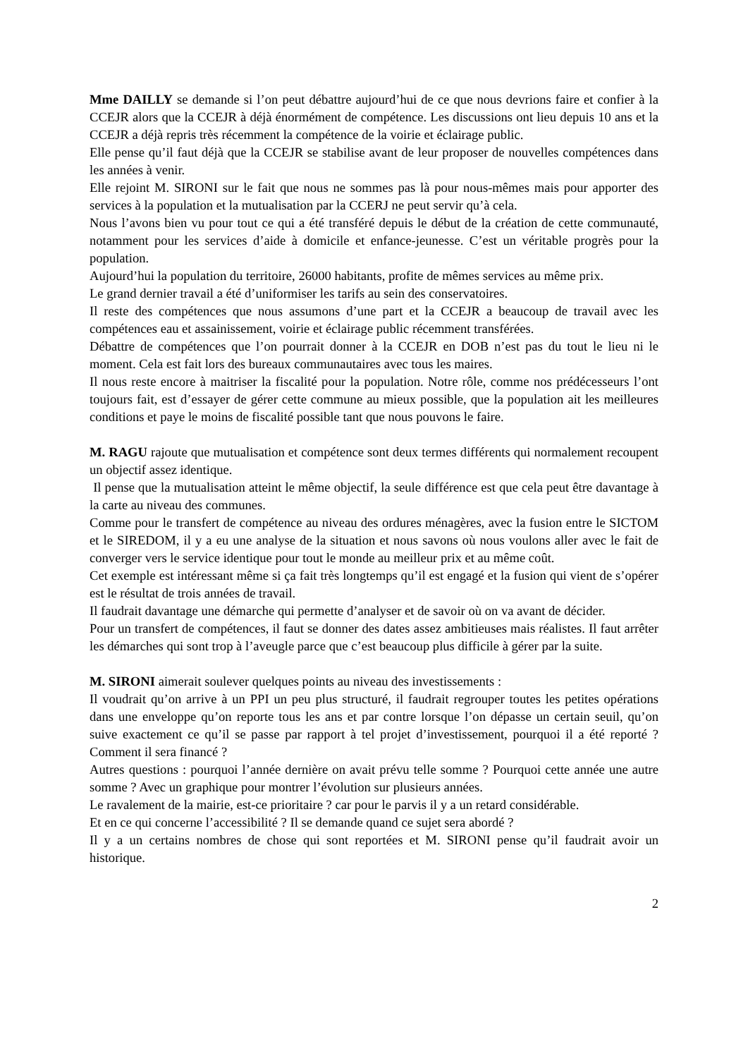Mme DAILLY se demande si l’on peut débattre aujourd’hui de ce que nous devrions faire et confier à la CCEJR alors que la CCEJR à déjà énormément de compétence. Les discussions ont lieu depuis 10 ans et la CCEJR a déjà repris très récemment la compétence de la voirie et éclairage public.
Elle pense qu’il faut déjà que la CCEJR se stabilise avant de leur proposer de nouvelles compétences dans les années à venir.
Elle rejoint M. SIRONI sur le fait que nous ne sommes pas là pour nous-mêmes mais pour apporter des services à la population et la mutualisation par la CCERJ ne peut servir qu’à cela.
Nous l’avons bien vu pour tout ce qui a été transféré depuis le début de la création de cette communauté, notamment pour les services d’aide à domicile et enfance-jeunesse. C’est un véritable progrès pour la population.
Aujourd’hui la population du territoire, 26000 habitants, profite de mêmes services au même prix.
Le grand dernier travail a été d’uniformiser les tarifs au sein des conservatoires.
Il reste des compétences que nous assumons d’une part et la CCEJR a beaucoup de travail avec les compétences eau et assainissement, voirie et éclairage public récemment transférées.
Débattre de compétences que l’on pourrait donner à la CCEJR en DOB n’est pas du tout le lieu ni le moment. Cela est fait lors des bureaux communautaires avec tous les maires.
Il nous reste encore à maitriser la fiscalité pour la population. Notre rôle, comme nos prédécesseurs l’ont toujours fait, est d’essayer de gérer cette commune au mieux possible, que la population ait les meilleures conditions et paye le moins de fiscalité possible tant que nous pouvons le faire.
M. RAGU rajoute que mutualisation et compétence sont deux termes différents qui normalement recoupent un objectif assez identique.
Il pense que la mutualisation atteint le même objectif, la seule différence est que cela peut être davantage à la carte au niveau des communes.
Comme pour le transfert de compétence au niveau des ordures ménagères, avec la fusion entre le SICTOM et le SIREDOM, il y a eu une analyse de la situation et nous savons où nous voulons aller avec le fait de converger vers le service identique pour tout le monde au meilleur prix et au même coût.
Cet exemple est intéressant même si ça fait très longtemps qu’il est engagé et la fusion qui vient de s’opérer est le résultat de trois années de travail.
Il faudrait davantage une démarche qui permette d’analyser et de savoir où on va avant de décider.
Pour un transfert de compétences, il faut se donner des dates assez ambitieuses mais réalistes. Il faut arrêter les démarches qui sont trop à l’aveugle parce que c’est beaucoup plus difficile à gérer par la suite.
M. SIRONI aimerait soulever quelques points au niveau des investissements :
Il voudrait qu’on arrive à un PPI un peu plus structuré, il faudrait regrouper toutes les petites opérations dans une enveloppe qu’on reporte tous les ans et par contre lorsque l’on dépasse un certain seuil, qu’on suive exactement ce qu’il se passe par rapport à tel projet d’investissement, pourquoi il a été reporté ? Comment il sera financé ?
Autres questions : pourquoi l’année dernière on avait prévu telle somme ? Pourquoi cette année une autre somme ? Avec un graphique pour montrer l’évolution sur plusieurs années.
Le ravalement de la mairie, est-ce prioritaire ? car pour le parvis il y a un retard considérable.
Et en ce qui concerne l’accessibilité ? Il se demande quand ce sujet sera abordé ?
Il y a un certains nombres de chose qui sont reportées et M. SIRONI pense qu’il faudrait avoir un historique.
2